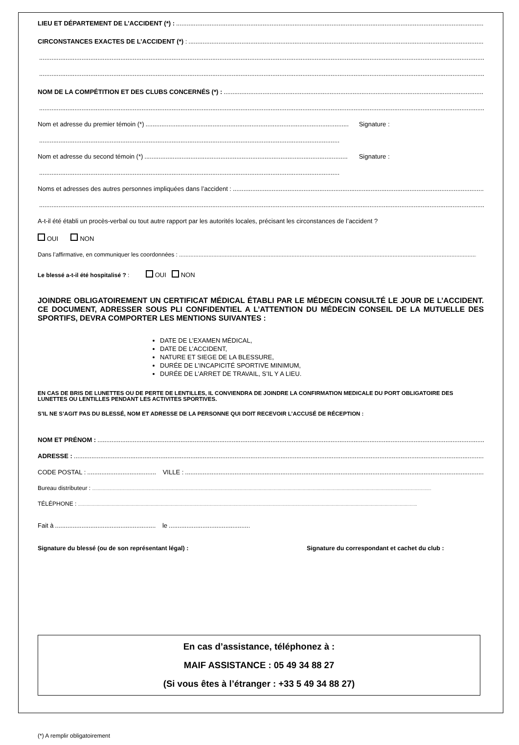LIEU ET DÉPARTEMENT DE L’ACCIDENT (*) :
CIRCONSTANCES EXACTES DE L’ACCIDENT (*) :
NOM DE LA COMPÉTITION ET DES CLUBS CONCERNÉS (*) :
Nom et adresse du premier témoin (*) Signature :
Nom et adresse du second témoin (*) Signature :
Noms et adresses des autres personnes impliquées dans l’accident :
A-t-il été établi un procès-verbal ou tout autre rapport par les autorités locales, précisant les circonstances de l’accident ?
OUI NON
Dans l’affirmative, en communiquer les coordonnées :
Le blessé a-t-il été hospitalisé ? : OUI NON
JOINDRE OBLIGATOIREMENT UN CERTIFICAT MÉDICAL ÉTABLI PAR LE MÉDECIN CONSULTÉ LE JOUR DE L’ACCIDENT. CE DOCUMENT, ADRESSER SOUS PLI CONFIDENTIEL A L’ATTENTION DU MÉDECIN CONSEIL DE LA MUTUELLE DES SPORTIFS, DEVRA COMPORTER LES MENTIONS SUIVANTES :
DATE DE L’EXAMEN MÉDICAL,
DATE DE L’ACCIDENT,
NATURE ET SIEGE DE LA BLESSURE,
DURÉE DE L’INCAPICITÉ SPORTIVE MINIMUM,
DURÉE DE L’ARRET DE TRAVAIL, S’IL Y A LIEU.
EN CAS DE BRIS DE LUNETTES OU DE PERTE DE LENTILLES, IL CONVIENDRA DE JOINDRE LA CONFIRMATION MEDICALE DU PORT OBLIGATOIRE DES LUNETTES OU LENTILLES PENDANT LES ACTIVITES SPORTIVES.
S’IL NE S’AGIT PAS DU BLESSÉ, NOM ET ADRESSE DE LA PERSONNE QUI DOIT RECEVOIR L’ACCUSÉ DE RÉCEPTION :
NOM ET PRÉNOM :
ADRESSE :
CODE POSTAL : VILLE :
Bureau distributeur :
TÉLÉPHONE :
Fait à le
Signature du blessé (ou de son représentant légal) : Signature du correspondant et cachet du club :
En cas d’assistance, téléphonez à :
MAIF ASSISTANCE : 05 49 34 88 27
(Si vous êtes à l’étranger : +33 5 49 34 88 27)
(*) A remplir obligatoirement